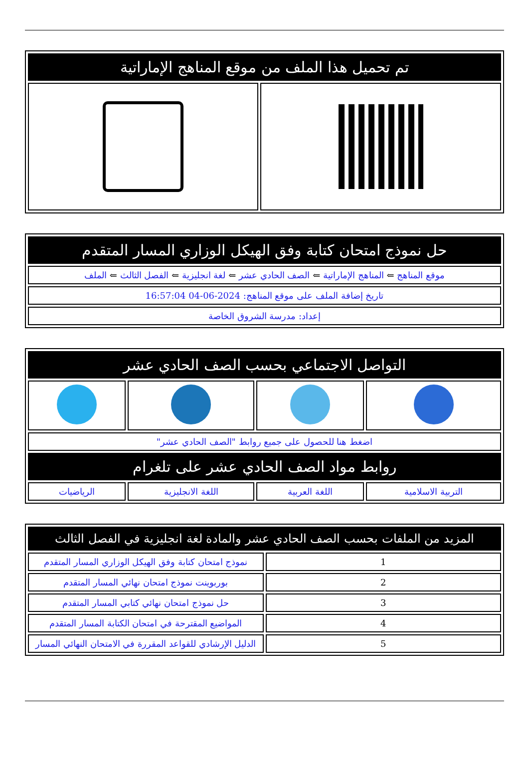| تم تحميل هذا الملف من موقع المناهج الإماراتية | |
| --- | --- |
| حل نموذج امتحان كتابة وفق الهيكل الوزاري المسار المتقدم |
| --- |
| موقع المناهج ⇐ المناهج الإماراتية ⇐ الصف الحادي عشر ⇐ لغة انجليزية ⇐ الفصل الثالث ⇐ الملف |
| تاريخ إضافة الملف على موقع المناهج: 2024-06-04 16:57:04 |
| إعداد: مدرسة الشروق الخاصة |
| التواصل الاجتماعي بحسب الصف الحادي عشر | | | |
| --- | --- | --- | --- |
| اضغط هنا للحصول على جميع روابط "الصف الحادي عشر" | | | |
| روابط مواد الصف الحادي عشر على تلغرام | | | |
| التربية الاسلامية | اللغة العربية | اللغة الانجليزية | الرياضيات |
| المزيد من الملفات بحسب الصف الحادي عشر والمادة لغة انجليزية في الفصل الثالث | |
| --- | --- |
| 1 | نموذج امتحان كتابة وفق الهيكل الوزاري المسار المتقدم |
| 2 | بوربوينت نموذج امتحان نهائي المسار المتقدم |
| 3 | حل نموذج امتحان نهائي كتابي المسار المتقدم |
| 4 | المواضيع المقترحة في امتحان الكتابة المسار المتقدم |
| 5 | الدليل الإرشادي للقواعد المقررة في الامتحان النهائي المسار |